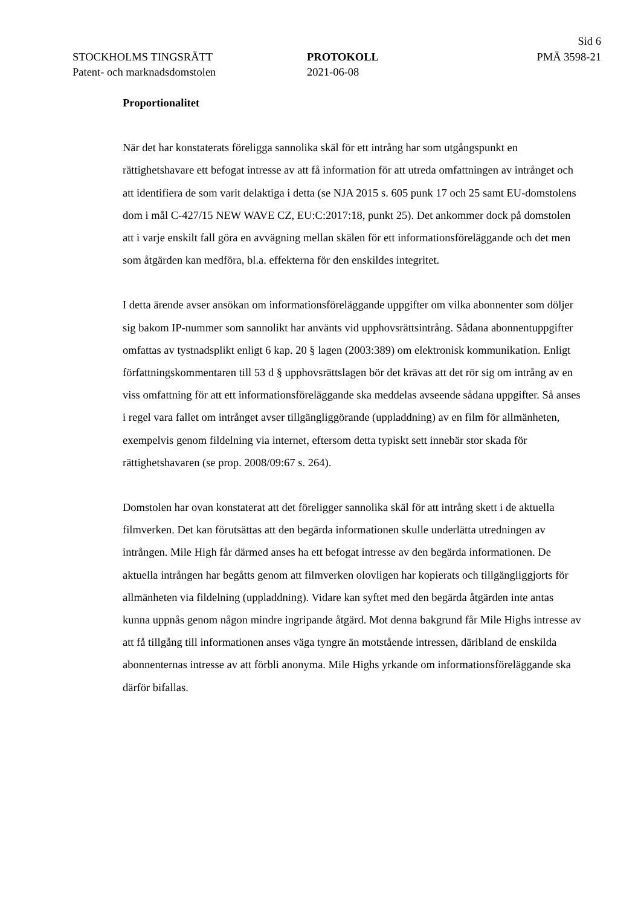Sid 6
STOCKHOLMS TINGSRÄTT
Patent- och marknadsdomstolen
PROTOKOLL
2021-06-08
PMÄ 3598-21
Proportionalitet
När det har konstaterats föreligga sannolika skäl för ett intrång har som utgångspunkt en rättighetshavare ett befogat intresse av att få information för att utreda omfattningen av intrånget och att identifiera de som varit delaktiga i detta (se NJA 2015 s. 605 punk 17 och 25 samt EU-domstolens dom i mål C-427/15 NEW WAVE CZ, EU:C:2017:18, punkt 25). Det ankommer dock på domstolen att i varje enskilt fall göra en avvägning mellan skälen för ett informationsföreläggande och det men som åtgärden kan medföra, bl.a. effekterna för den enskildes integritet.
I detta ärende avser ansökan om informationsföreläggande uppgifter om vilka abonnenter som döljer sig bakom IP-nummer som sannolikt har använts vid upphovsrättsintrång. Sådana abonnentuppgifter omfattas av tystnadsplikt enligt 6 kap. 20 § lagen (2003:389) om elektronisk kommunikation. Enligt författnings­kommentaren till 53 d § upphovsrättslagen bör det krävas att det rör sig om intrång av en viss omfattning för att ett informationsföreläggande ska meddelas avseende sådana uppgifter. Så anses i regel vara fallet om intrånget avser tillgängliggörande (upplad­dning) av en film för allmänheten, exempelvis genom fildelning via internet, eftersom detta typiskt sett innebär stor skada för rättighetshavaren (se prop. 2008/09:67 s. 264).
Domstolen har ovan konstaterat att det föreligger sannolika skäl för att intrång skett i de aktuella filmverken. Det kan förutsättas att den begärda informationen skulle under­lätta utredningen av intrången. Mile High får därmed anses ha ett befogat intresse av den begärda informationen. De aktuella intrången har begåtts genom att filmverken olovligen har kopierats och tillgängliggjorts för allmänheten via fildelning (upplad­dning). Vidare kan syftet med den begärda åtgärden inte antas kunna uppnås genom någon mindre ingripande åtgärd. Mot denna bakgrund får Mile Highs intresse av att få tillgång till informationen anses väga tyngre än motstående intressen, däribland de enskilda abonnenternas intresse av att förbli anonyma. Mile Highs yrkande om informationsföreläggande ska därför bifallas.